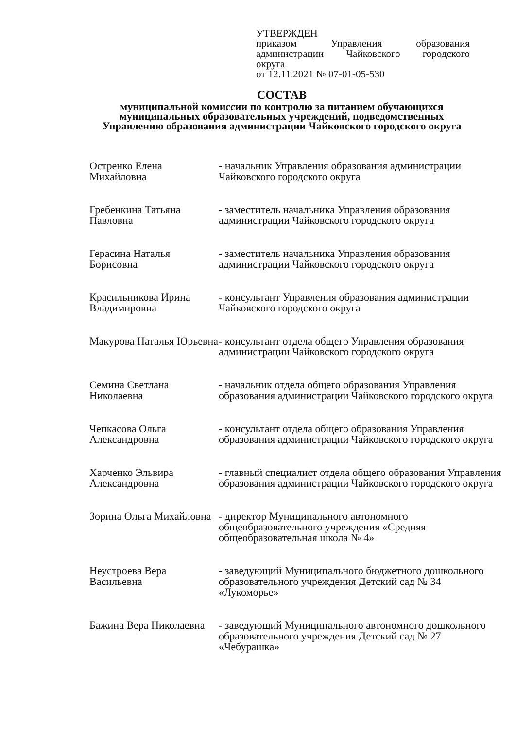УТВЕРЖДЕН
приказом Управления образования
администрации Чайковского городского
округа
от 12.11.2021 № 07-01-05-530
СОСТАВ
муниципальной комиссии по контролю за питанием обучающихся муниципальных образовательных учреждений, подведомственных Управлению образования администрации Чайковского городского округа
Остренко Елена Михайловна
- начальник Управления образования администрации Чайковского городского округа
Гребенкина Татьяна Павловна
- заместитель начальника Управления образования администрации Чайковского городского округа
Герасина Наталья Борисовна
- заместитель начальника Управления образования администрации Чайковского городского округа
Красильникова Ирина Владимировна
- консультант Управления образования администрации Чайковского городского округа
Макурова Наталья Юрьевна
- консультант отдела общего Управления образования администрации Чайковского городского округа
Семина Светлана Николаевна
- начальник отдела общего образования Управления образования администрации Чайковского городского округа
Чепкасова Ольга Александровна
- консультант отдела общего образования Управления образования администрации Чайковского городского округа
Харченко Эльвира Александровна
- главный специалист отдела общего образования Управления образования администрации Чайковского городского округа
Зорина Ольга Михайловна
- директор Муниципального автономного общеобразовательного учреждения «Средняя общеобразовательная школа № 4»
Неустроева Вера Васильевна
- заведующий Муниципального бюджетного дошкольного образовательного учреждения Детский сад № 34 «Лукоморье»
Бажина Вера Николаевна
- заведующий Муниципального автономного дошкольного образовательного учреждения Детский сад № 27 «Чебурашка»